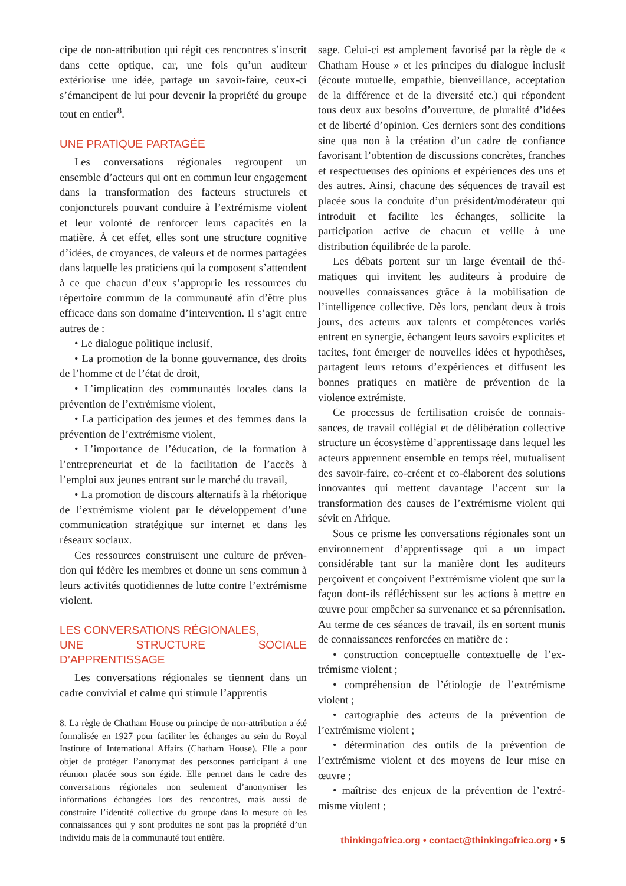cipe de non-attribution qui régit ces rencontres s’ins­crit dans cette optique, car, une fois qu’un auditeur extériorise une idée, partage un savoir-faire, ceux-ci s’émancipent de lui pour devenir la propriété du groupe tout en entier<sup>8</sup>.
UNE PRATIQUE PARTAGÉE
Les conversations régionales regroupent un ensemble d’acteurs qui ont en commun leur engage­ment dans la transformation des facteurs structurels et conjoncturels pouvant conduire à l’extrémisme violent et leur volonté de renforcer leurs capacités en la matière. À cet effet, elles sont une structure cognitive d’idées, de croyances, de valeurs et de normes partagées dans laquelle les praticiens qui la composent s’attendent à ce que chacun d’eux s’ap­proprie les ressources du répertoire commun de la communauté afin d’être plus efficace dans son domaine d’intervention. Il s’agit entre autres de :
• Le dialogue politique inclusif,
• La promotion de la bonne gouvernance, des droits de l’homme et de l’état de droit,
• L’implication des communautés locales dans la prévention de l’extrémisme violent,
• La participation des jeunes et des femmes dans la prévention de l’extrémisme violent,
• L’importance de l’éducation, de la formation à l’entrepreneuriat et de la facilitation de l’accès à l’emploi aux jeunes entrant sur le marché du travail,
• La promotion de discours alternatifs à la rhéto­rique de l’extrémisme violent par le développement d’une communication stratégique sur internet et dans les réseaux sociaux.
Ces ressources construisent une culture de préven­tion qui fédère les membres et donne un sens commun à leurs activités quotidiennes de lutte contre l’extré­misme violent.
LES CONVERSATIONS RÉGIONALES,
UNE STRUCTURE SOCIALE D’APPRENTISSAGE
Les conversations régionales se tiennent dans un cadre convivial et calme qui stimule l’apprentis­
8. La règle de Chatham House ou principe de non-attribu­tion a été formalisée en 1927 pour faciliter les échanges au sein du Royal Institute of International Affairs (Chatham House). Elle a pour objet de protéger l’anonymat des per­sonnes participant à une réunion placée sous son égide. Elle permet dans le cadre des conversations régionales non seu­lement d’anonymiser les informations échangées lors des rencontres, mais aussi de construire l’identité collective du groupe dans la mesure où les connaissances qui y sont produites ne sont pas la propriété d’un individu mais de la communauté tout entière.
sage. Celui-ci est amplement favorisé par la règle de « Chatham House » et les principes du dialogue inclusif (écoute mutuelle, empathie, bienveillance, acceptation de la différence et de la diversité etc.) qui répondent tous deux aux besoins d’ouverture, de plu­ralité d’idées et de liberté d’opinion. Ces derniers sont des conditions sine qua non à la création d’un cadre de confiance favorisant l’obtention de discussions concrètes, franches et respectueuses des opinions et expériences des uns et des autres. Ainsi, chacune des séquences de travail est placée sous la conduite d’un président/modérateur qui introduit et facilite les échanges, sollicite la participation active de chacun et veille à une distribution équilibrée de la parole.
Les débats portent sur un large éventail de thé­matiques qui invitent les auditeurs à produire de nouvelles connaissances grâce à la mobilisation de l’intelligence collective. Dès lors, pendant deux à trois jours, des acteurs aux talents et compétences variés entrent en synergie, échangent leurs savoirs explicites et tacites, font émerger de nouvelles idées et hypothèses, partagent leurs retours d’expériences et diffusent les bonnes pratiques en matière de pré­vention de la violence extrémiste.
Ce processus de fertilisation croisée de connais­sances, de travail collégial et de délibération col­lective structure un écosystème d’apprentissage dans lequel les acteurs apprennent ensemble en temps réel, mutualisent des savoir-faire, co-créent et co-élaborent des solutions innovantes qui mettent davantage l’accent sur la transformation des causes de l’extrémisme violent qui sévit en Afrique.
Sous ce prisme les conversations régionales sont un environnement d’apprentissage qui a un impact considérable tant sur la manière dont les auditeurs perçoivent et conçoivent l’extrémisme violent que sur la façon dont-ils réfléchissent sur les actions à mettre en œuvre pour empêcher sa survenance et sa pérennisation. Au terme de ces séances de travail, ils en sortent munis de connaissances renforcées en matière de :
• construction conceptuelle contextuelle de l’ex­trémisme violent ;
• compréhension de l’étiologie de l’extrémisme violent ;
• cartographie des acteurs de la prévention de l’extrémisme violent ;
• détermination des outils de la prévention de l’extrémisme violent et des moyens de leur mise en œuvre ;
• maîtrise des enjeux de la prévention de l’extré­misme violent ;
thinkingafrica.org • contact@thinkingafrica.org • 5